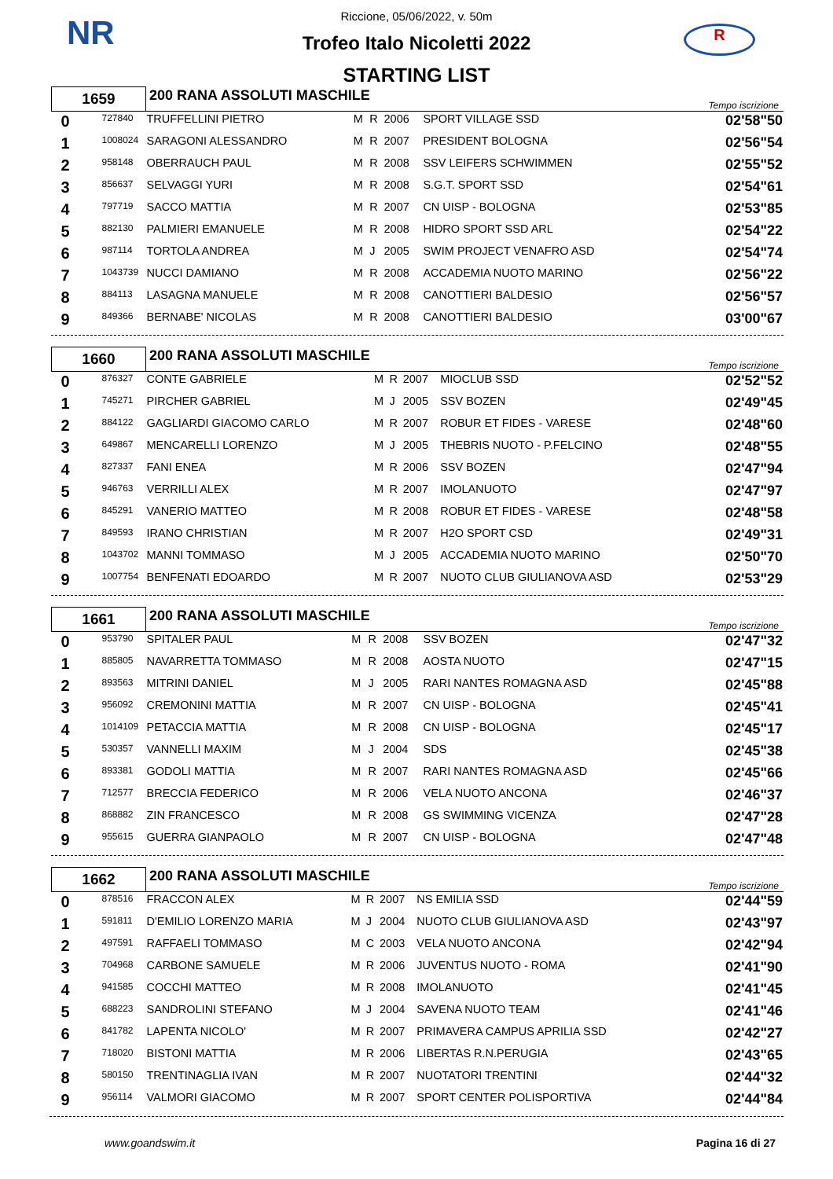NR R
Riccione, 05/06/2022, v. 50m
Trofeo Italo Nicoletti 2022
STARTING LIST
| 1659 | | 200 RANA ASSOLUTI MASCHILE | | | | | Tempo iscrizione |
| 0 | 727840 | TRUFFELLINI PIETRO | M | R | 2006 | SPORT VILLAGE SSD | 02'58"50 |
| 1 | 1008024 | SARAGONI ALESSANDRO | M | R | 2007 | PRESIDENT BOLOGNA | 02'56"54 |
| 2 | 958148 | OBERRAUCH PAUL | M | R | 2008 | SSV LEIFERS SCHWIMMEN | 02'55"52 |
| 3 | 856637 | SELVAGGI YURI | M | R | 2008 | S.G.T. SPORT SSD | 02'54"61 |
| 4 | 797719 | SACCO MATTIA | M | R | 2007 | CN UISP - BOLOGNA | 02'53"85 |
| 5 | 882130 | PALMIERI EMANUELE | M | R | 2008 | HIDRO SPORT SSD ARL | 02'54"22 |
| 6 | 987114 | TORTOLA ANDREA | M | J | 2005 | SWIM PROJECT VENAFRO ASD | 02'54"74 |
| 7 | 1043739 | NUCCI DAMIANO | M | R | 2008 | ACCADEMIA NUOTO MARINO | 02'56"22 |
| 8 | 884113 | LASAGNA MANUELE | M | R | 2008 | CANOTTIERI BALDESIO | 02'56"57 |
| 9 | 849366 | BERNABE' NICOLAS | M | R | 2008 | CANOTTIERI BALDESIO | 03'00"67 |
| 1660 | | 200 RANA ASSOLUTI MASCHILE | | | | | Tempo iscrizione |
| 0 | 876327 | CONTE GABRIELE | M | R | 2007 | MIOCLUB SSD | 02'52"52 |
| 1 | 745271 | PIRCHER GABRIEL | M | J | 2005 | SSV BOZEN | 02'49"45 |
| 2 | 884122 | GAGLIARDI GIACOMO CARLO | M | R | 2007 | ROBUR ET FIDES - VARESE | 02'48"60 |
| 3 | 649867 | MENCARELLI LORENZO | M | J | 2005 | THEBRIS NUOTO - P.FELCINO | 02'48"55 |
| 4 | 827337 | FANI ENEA | M | R | 2006 | SSV BOZEN | 02'47"94 |
| 5 | 946763 | VERRILLI ALEX | M | R | 2007 | IMOLANUOTO | 02'47"97 |
| 6 | 845291 | VANERIO MATTEO | M | R | 2008 | ROBUR ET FIDES - VARESE | 02'48"58 |
| 7 | 849593 | IRANO CHRISTIAN | M | R | 2007 | H2O SPORT CSD | 02'49"31 |
| 8 | 1043702 | MANNI TOMMASO | M | J | 2005 | ACCADEMIA NUOTO MARINO | 02'50"70 |
| 9 | 1007754 | BENFENATI EDOARDO | M | R | 2007 | NUOTO CLUB GIULIANOVA ASD | 02'53"29 |
| 1661 | | 200 RANA ASSOLUTI MASCHILE | | | | | Tempo iscrizione |
| 0 | 953790 | SPITALER PAUL | M | R | 2008 | SSV BOZEN | 02'47"32 |
| 1 | 885805 | NAVARRETTA TOMMASO | M | R | 2008 | AOSTA NUOTO | 02'47"15 |
| 2 | 893563 | MITRINI DANIEL | M | J | 2005 | RARI NANTES ROMAGNA ASD | 02'45"88 |
| 3 | 956092 | CREMONINI MATTIA | M | R | 2007 | CN UISP - BOLOGNA | 02'45"41 |
| 4 | 1014109 | PETACCIA MATTIA | M | R | 2008 | CN UISP - BOLOGNA | 02'45"17 |
| 5 | 530357 | VANNELLI MAXIM | M | J | 2004 | SDS | 02'45"38 |
| 6 | 893381 | GODOLI MATTIA | M | R | 2007 | RARI NANTES ROMAGNA ASD | 02'45"66 |
| 7 | 712577 | BRECCIA FEDERICO | M | R | 2006 | VELA NUOTO ANCONA | 02'46"37 |
| 8 | 868882 | ZIN FRANCESCO | M | R | 2008 | GS SWIMMING VICENZA | 02'47"28 |
| 9 | 955615 | GUERRA GIANPAOLO | M | R | 2007 | CN UISP - BOLOGNA | 02'47"48 |
| 1662 | | 200 RANA ASSOLUTI MASCHILE | | | | | Tempo iscrizione |
| 0 | 878516 | FRACCON ALEX | M | R | 2007 | NS EMILIA SSD | 02'44"59 |
| 1 | 591811 | D'EMILIO LORENZO MARIA | M | J | 2004 | NUOTO CLUB GIULIANOVA ASD | 02'43"97 |
| 2 | 497591 | RAFFAELI TOMMASO | M | C | 2003 | VELA NUOTO ANCONA | 02'42"94 |
| 3 | 704968 | CARBONE SAMUELE | M | R | 2006 | JUVENTUS NUOTO - ROMA | 02'41"90 |
| 4 | 941585 | COCCHI MATTEO | M | R | 2008 | IMOLANUOTO | 02'41"45 |
| 5 | 688223 | SANDROLINI STEFANO | M | J | 2004 | SAVENA NUOTO TEAM | 02'41"46 |
| 6 | 841782 | LAPENTA NICOLO' | M | R | 2007 | PRIMAVERA CAMPUS APRILIA SSD | 02'42"27 |
| 7 | 718020 | BISTONI MATTIA | M | R | 2006 | LIBERTAS R.N.PERUGIA | 02'43"65 |
| 8 | 580150 | TRENTINAGLIA IVAN | M | R | 2007 | NUOTATORI TRENTINI | 02'44"32 |
| 9 | 956114 | VALMORI GIACOMO | M | R | 2007 | SPORT CENTER POLISPORTIVA | 02'44"84 |
www.goandswim.it Pagina 16 di 27